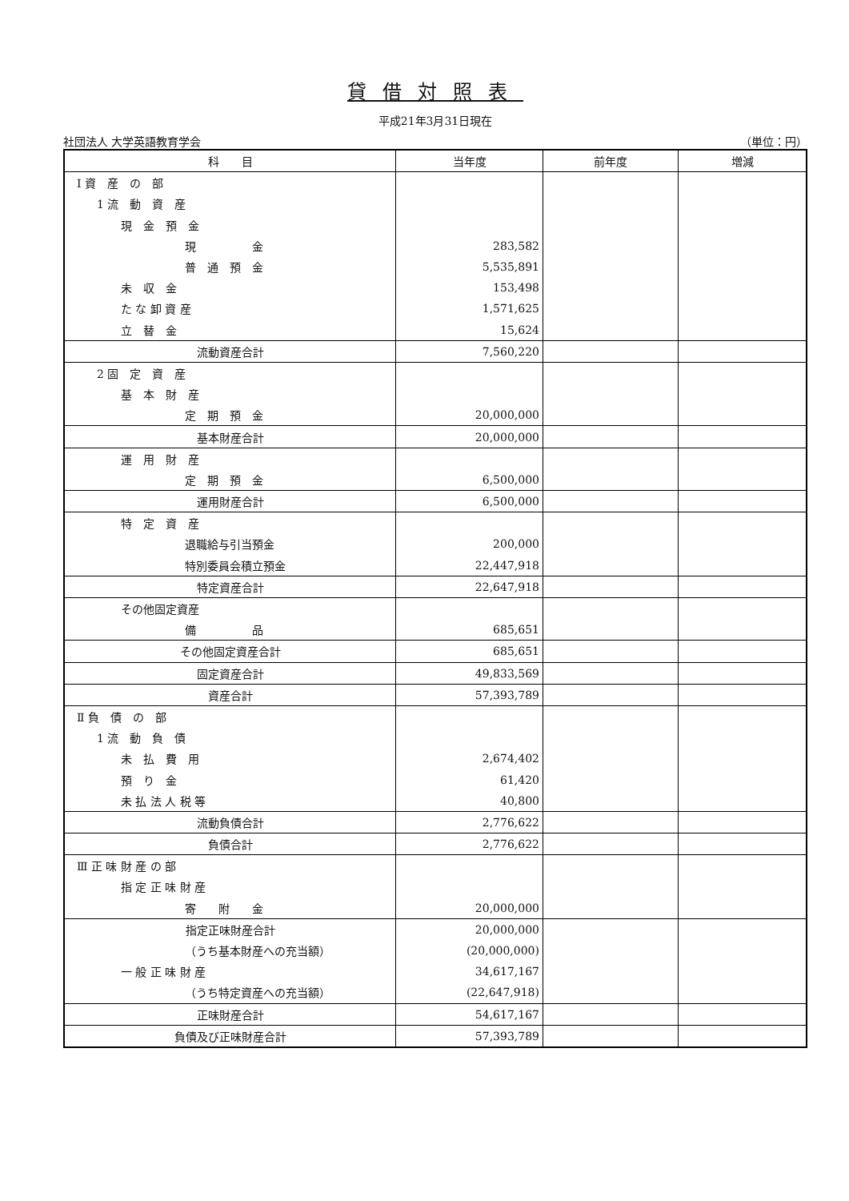貸借対照表
平成21年3月31日現在
社団法人 大学英語教育学会 （単位：円）
| 科 目 | 当年度 | 前年度 | 増減 |
| --- | --- | --- | --- |
| Ⅰ 資 産 の 部 | | | |
| 1 流 動 資 産 | | | |
| 現 金 預 金 | | | |
| 現 金 | 283,582 | | |
| 普 通 預 金 | 5,535,891 | | |
| 未 収 金 | 153,498 | | |
| た な 卸 資 産 | 1,571,625 | | |
| 立 替 金 | 15,624 | | |
| 流動資産合計 | 7,560,220 | | |
| 2 固 定 資 産 | | | |
| 基 本 財 産 | | | |
| 定 期 預 金 | 20,000,000 | | |
| 基本財産合計 | 20,000,000 | | |
| 運 用 財 産 | | | |
| 定 期 預 金 | 6,500,000 | | |
| 運用財産合計 | 6,500,000 | | |
| 特 定 資 産 | | | |
| 退職給与引当預金 | 200,000 | | |
| 特別委員会積立預金 | 22,447,918 | | |
| 特定資産合計 | 22,647,918 | | |
| その他固定資産 | | | |
| 備 品 | 685,651 | | |
| その他固定資産合計 | 685,651 | | |
| 固定資産合計 | 49,833,569 | | |
| 資産合計 | 57,393,789 | | |
| Ⅱ 負 債 の 部 | | | |
| 1 流 動 負 債 | | | |
| 未 払 費 用 | 2,674,402 | | |
| 預 り 金 | 61,420 | | |
| 未 払 法 人 税 等 | 40,800 | | |
| 流動負債合計 | 2,776,622 | | |
| 負債合計 | 2,776,622 | | |
| Ⅲ 正 味 財 産 の 部 | | | |
| 指 定 正 味 財 産 | | | |
| 寄 附 金 | 20,000,000 | | |
| 指定正味財産合計 | 20,000,000 | | |
| （うち基本財産への充当額） | (20,000,000) | | |
| 一 般 正 味 財 産 | 34,617,167 | | |
| （うち特定資産への充当額） | (22,647,918) | | |
| 正味財産合計 | 54,617,167 | | |
| 負債及び正味財産合計 | 57,393,789 | | |